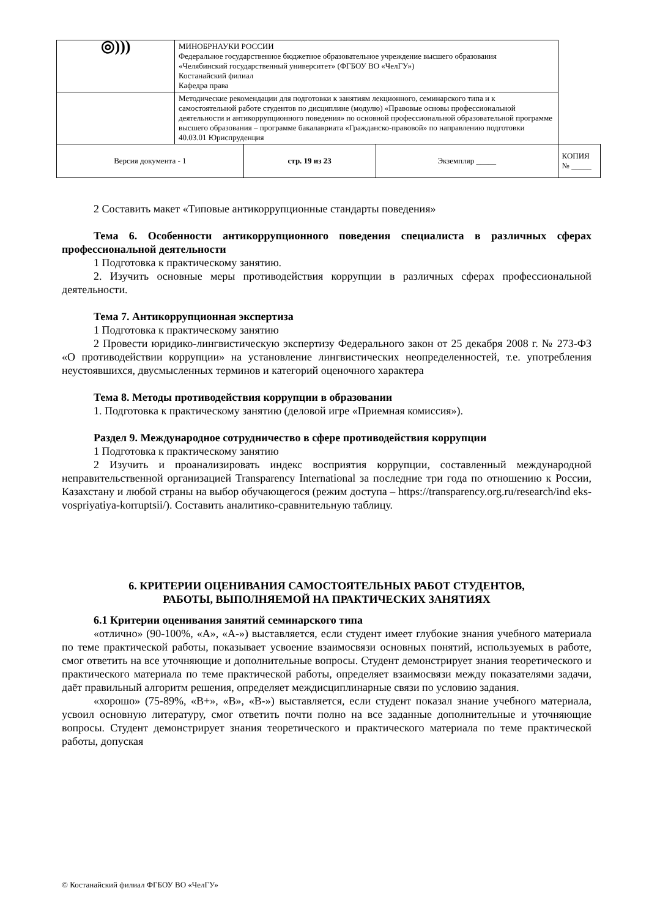| ◎))) | МИНОБРНАУКИ РОССИИ Федеральное государственное бюджетное образовательное учреждение высшего образования «Челябинский государственный университет» (ФГБОУ ВО «ЧелГУ») Костанайский филиал Кафедра права | | | |
| | Методические рекомендации для подготовки к занятиям лекционного, семинарского типа и к самостоятельной работе студентов по дисциплине (модулю) «Правовые основы профессиональной деятельности и антикоррупционного поведения» по основной профессиональной образовательной программе высшего образования – программе бакалавриата «Гражданско-правовой» по направлению подготовки 40.03.01 Юриспруденция | | | |
| Версия документа - 1 | | стр. 19 из 23 | Экземпляр _____ | КОПИЯ № _____ |
2 Составить макет «Типовые антикоррупционные стандарты поведения»
Тема 6. Особенности антикоррупционного поведения специалиста в различных сферах профессиональной деятельности
1 Подготовка к практическому занятию.
2. Изучить основные меры противодействия коррупции в различных сферах профессиональной деятельности.
Тема 7. Антикоррупционная экспертиза
1 Подготовка к практическому занятию
2 Провести юридико-лингвистическую экспертизу Федерального закон от 25 декабря 2008 г. № 273-ФЗ «О противодействии коррупции» на установление лингвистических неопределенностей, т.е. употребления неустоявшихся, двусмысленных терминов и категорий оценочного характера
Тема 8. Методы противодействия коррупции в образовании
1. Подготовка к практическому занятию (деловой игре «Приемная комиссия»).
Раздел 9. Международное сотрудничество в сфере противодействия коррупции
1 Подготовка к практическому занятию
2 Изучить и проанализировать индекс восприятия коррупции, составленный международной неправительственной организацией Transparency International за последние три года по отношению к России, Казахстану и любой страны на выбор обучающегося (режим доступа – https://transparency.org.ru/research/ind eks-vospriyatiya-korruptsii/). Составить аналитико-сравнительную таблицу.
6. КРИТЕРИИ ОЦЕНИВАНИЯ САМОСТОЯТЕЛЬНЫХ РАБОТ СТУДЕНТОВ,
РАБОТЫ, ВЫПОЛНЯЕМОЙ НА ПРАКТИЧЕСКИХ ЗАНЯТИЯХ
6.1 Критерии оценивания занятий семинарского типа
«отлично» (90-100%, «А», «А-») выставляется, если студент имеет глубокие знания учебного материала по теме практической работы, показывает усвоение взаимосвязи основных понятий, используемых в работе, смог ответить на все уточняющие и дополнительные вопросы. Студент демонстрирует знания теоретического и практического материала по теме практической работы, определяет взаимосвязи между показателями задачи, даёт правильный алгоритм решения, определяет междисциплинарные связи по условию задания.
«хорошо» (75-89%, «В+», «В», «В-») выставляется, если студент показал знание учебного материала, усвоил основную литературу, смог ответить почти полно на все заданные дополнительные и уточняющие вопросы. Студент демонстрирует знания теоретического и практического материала по теме практической работы, допуская
© Костанайский филиал ФГБОУ ВО «ЧелГУ»